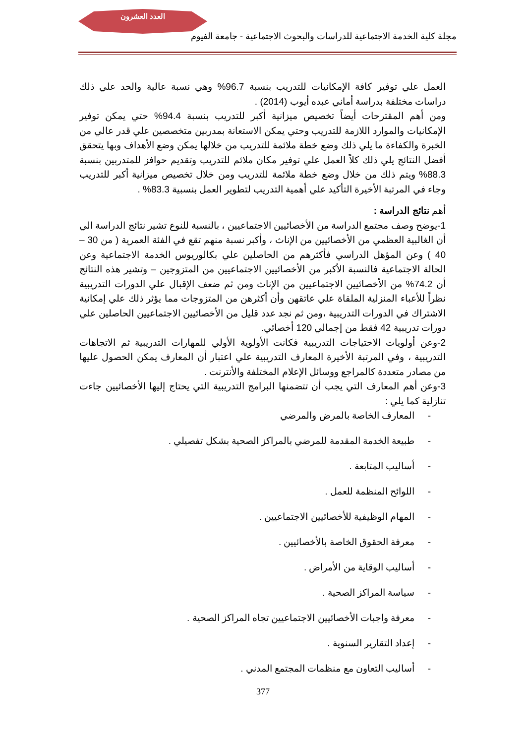العدد العشرون
مجلة كلية الخدمة الاجتماعية للدراسات والبحوث الاجتماعية - جامعة الفيوم
العمل علي توفير كافة الإمكانيات للتدريب بنسبة 96.7% وهي نسبة عالية والحد علي ذلك دراسات مختلفة بدراسة أماني عبده أيوب (2014) .
ومن أهم المقترحات أيضاً تخصيص ميزانية أكبر للتدريب بنسبة 94.4% حتي يمكن توفير الإمكانيات والموارد اللازمة للتدريب وحتي يمكن الاستعانة بمدربين متخصصين علي قدر عالي من الخبرة والكفاءة ما يلي ذلك وضع خطة ملائمة للتدريب من خلالها يمكن وضع الأهداف وبها يتحقق أفضل النتائج يلي ذلك كلاً العمل علي توفير مكان ملائم للتدريب وتقديم حوافز للمتدربين بنسبة 88.3% ويتم ذلك من خلال وضع خطة ملائمة للتدريب ومن خلال تخصيص ميزانية أكبر للتدريب وجاء في المرتبة الأخيرة التأكيد علي أهمية التدريب لتطوير العمل بنسبية 83.3% .
أهم نتائج الدراسة :
1-يوضح وصف مجتمع الدراسة من الأخصائيين الاجتماعيين ، بالنسبة للنوع تشير نتائج الدراسة الي أن الغالبية العظمي من الأخصائيين من الإناث ، وأكبر نسبة منهم تقع في الفئة العمرية ( من 30 – 40 ) وعن المؤهل الدراسي فأكثرهم من الحاصلين علي بكالوريوس الخدمة الاجتماعية وعن الحالة الاجتماعية فالنسبة الأكبر من الأخصائيين الاجتماعيين من المتزوجين – وتشير هذه النتائج أن 74.2% من الأخصائيين الاجتماعيين من الإناث ومن ثم ضعف الإقبال علي الدورات التدريبية نظراً للأعباء المنزلية الملقاة علي عاتقهن وأن أكثرهن من المتزوجات مما يؤثر ذلك علي إمكانية الاشتراك في الدورات التدريبية ،ومن ثم نجد عدد قليل من الأخصائيين الاجتماعيين الحاصلين علي دورات تدريبية 42 فقط من إجمالي 120 أخصائي.
2-وعن أولويات الاحتياجات التدريبية فكانت الأولوية الأولي للمهارات التدريبية ثم الاتجاهات التدريبية ، وفي المرتبة الأخيرة المعارف التدريبية علي اعتبار أن المعارف يمكن الحصول عليها من مصادر متعددة كالمراجع ووسائل الإعلام المختلفة والأنترنت .
3-وعن أهم المعارف التي يجب أن تتضمنها البرامج التدريبية التي يحتاج إليها الأخصائيين جاءت تنازلية كما يلي :
- المعارف الخاصة بالمرض والمرضي
- طبيعة الخدمة المقدمة للمرضي بالمراكز الصحية بشكل تفصيلي .
- أساليب المتابعة .
- اللوائح المنظمة للعمل .
- المهام الوظيفية للأخصائيين الاجتماعيين .
- معرفة الحقوق الخاصة بالأخصائيين .
- أساليب الوقاية من الأمراض .
- سياسة المراكز الصحية .
- معرفة واجبات الأخصائيين الاجتماعيين تجاه المراكز الصحية .
- إعداد التقارير السنوية .
- أساليب التعاون مع منظمات المجتمع المدني .
377